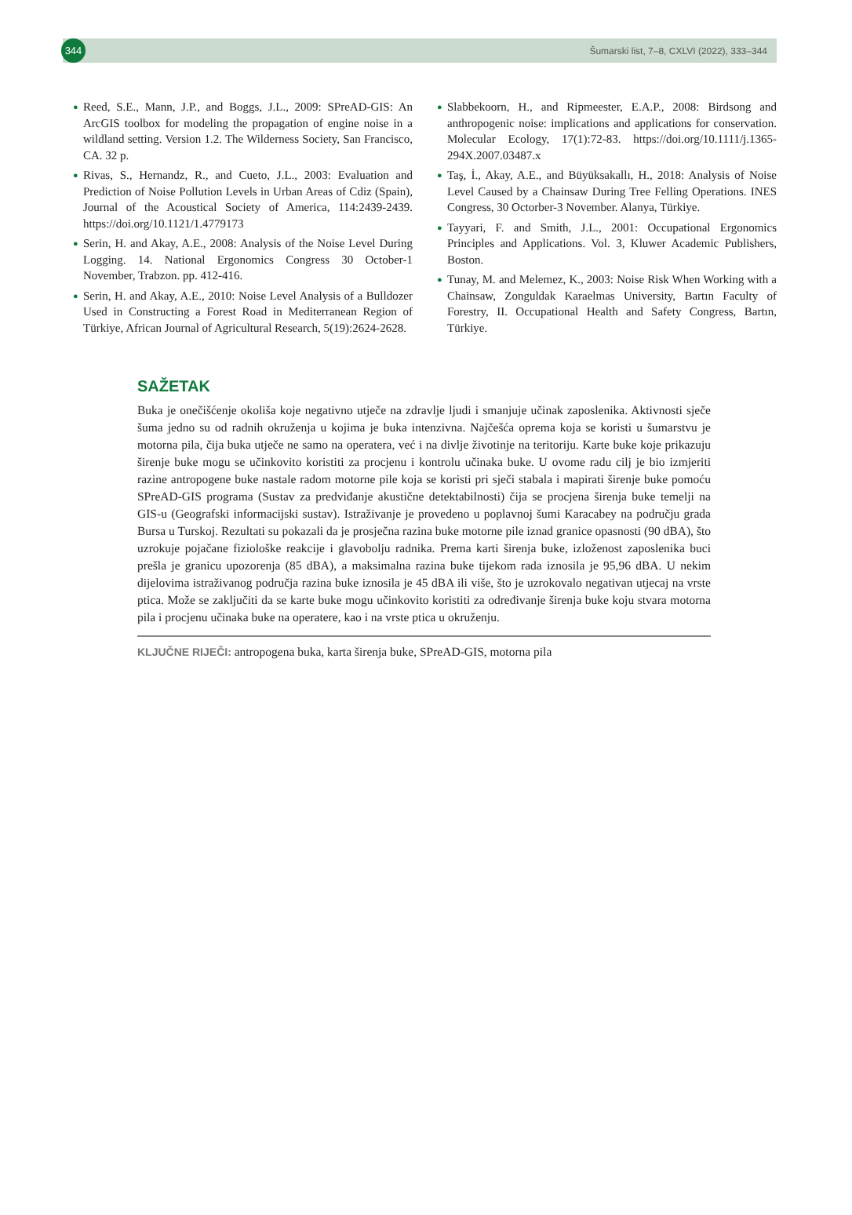344
Šumarski list, 7–8, CXLVI (2022), 333–344
● Reed, S.E., Mann, J.P., and Boggs, J.L., 2009: SPreAD-GIS: An ArcGIS toolbox for modeling the propagation of engine noise in a wildland setting. Version 1.2. The Wilderness Society, San Francisco, CA. 32 p.
● Rivas, S., Hernandz, R., and Cueto, J.L., 2003: Evaluation and Prediction of Noise Pollution Levels in Urban Areas of Cdiz (Spain), Journal of the Acoustical Society of America, 114:2439-2439. https://doi.org/10.1121/1.4779173
● Serin, H. and Akay, A.E., 2008: Analysis of the Noise Level During Logging. 14. National Ergonomics Congress 30 October-1 November, Trabzon. pp. 412-416.
● Serin, H. and Akay, A.E., 2010: Noise Level Analysis of a Bulldozer Used in Constructing a Forest Road in Mediterranean Region of Türkiye, African Journal of Agricultural Research, 5(19):2624-2628.
● Slabbekoorn, H., and Ripmeester, E.A.P., 2008: Birdsong and anthropogenic noise: implications and applications for conservation. Molecular Ecology, 17(1):72-83. https://doi.org/10.1111/j.1365-294X.2007.03487.x
● Taş, İ., Akay, A.E., and Büyüksakallı, H., 2018: Analysis of Noise Level Caused by a Chainsaw During Tree Felling Operations. INES Congress, 30 Octorber-3 November. Alanya, Türkiye.
● Tayyari, F. and Smith, J.L., 2001: Occupational Ergonomics Principles and Applications. Vol. 3, Kluwer Academic Publishers, Boston.
● Tunay, M. and Melemez, K., 2003: Noise Risk When Working with a Chainsaw, Zonguldak Karaelmas University, Bartın Faculty of Forestry, II. Occupational Health and Safety Congress, Bartın, Türkiye.
SAŽETAK
Buka je onečišćenje okoliša koje negativno utječe na zdravlje ljudi i smanjuje učinak zaposlenika. Aktivnosti sječe šuma jedno su od radnih okruženja u kojima je buka intenzivna. Najčešća oprema koja se koristi u šumarstvu je motorna pila, čija buka utječe ne samo na operatera, već i na divlje životinje na teritoriju. Karte buke koje prikazuju širenje buke mogu se učinkovito koristiti za procjenu i kontrolu učinaka buke. U ovome radu cilj je bio izmjeriti razine antropogene buke nastale radom motorne pile koja se koristi pri sječi stabala i mapirati širenje buke pomoću SPreAD-GIS programa (Sustav za predviđanje akustične detektabilnosti) čija se procjena širenja buke temelji na GIS-u (Geografski informacijski sustav). Istraživanje je provedeno u poplavnoj šumi Karacabey na području grada Bursa u Turskoj. Rezultati su pokazali da je prosječna razina buke motorne pile iznad granice opasnosti (90 dBA), što uzrokuje pojačane fiziološke reakcije i glavobolju radnika. Prema karti širenja buke, izloženost zaposlenika buci prešla je granicu upozorenja (85 dBA), a maksimalna razina buke tijekom rada iznosila je 95,96 dBA. U nekim dijelovima istraživanog područja razina buke iznosila je 45 dBA ili više, što je uzrokovalo negativan utjecaj na vrste ptica. Može se zaključiti da se karte buke mogu učinkovito koristiti za određivanje širenja buke koju stvara motorna pila i procjenu učinaka buke na operatere, kao i na vrste ptica u okruženju.
KLJUČNE RIJEČI: antropogena buka, karta širenja buke, SPreAD-GIS, motorna pila